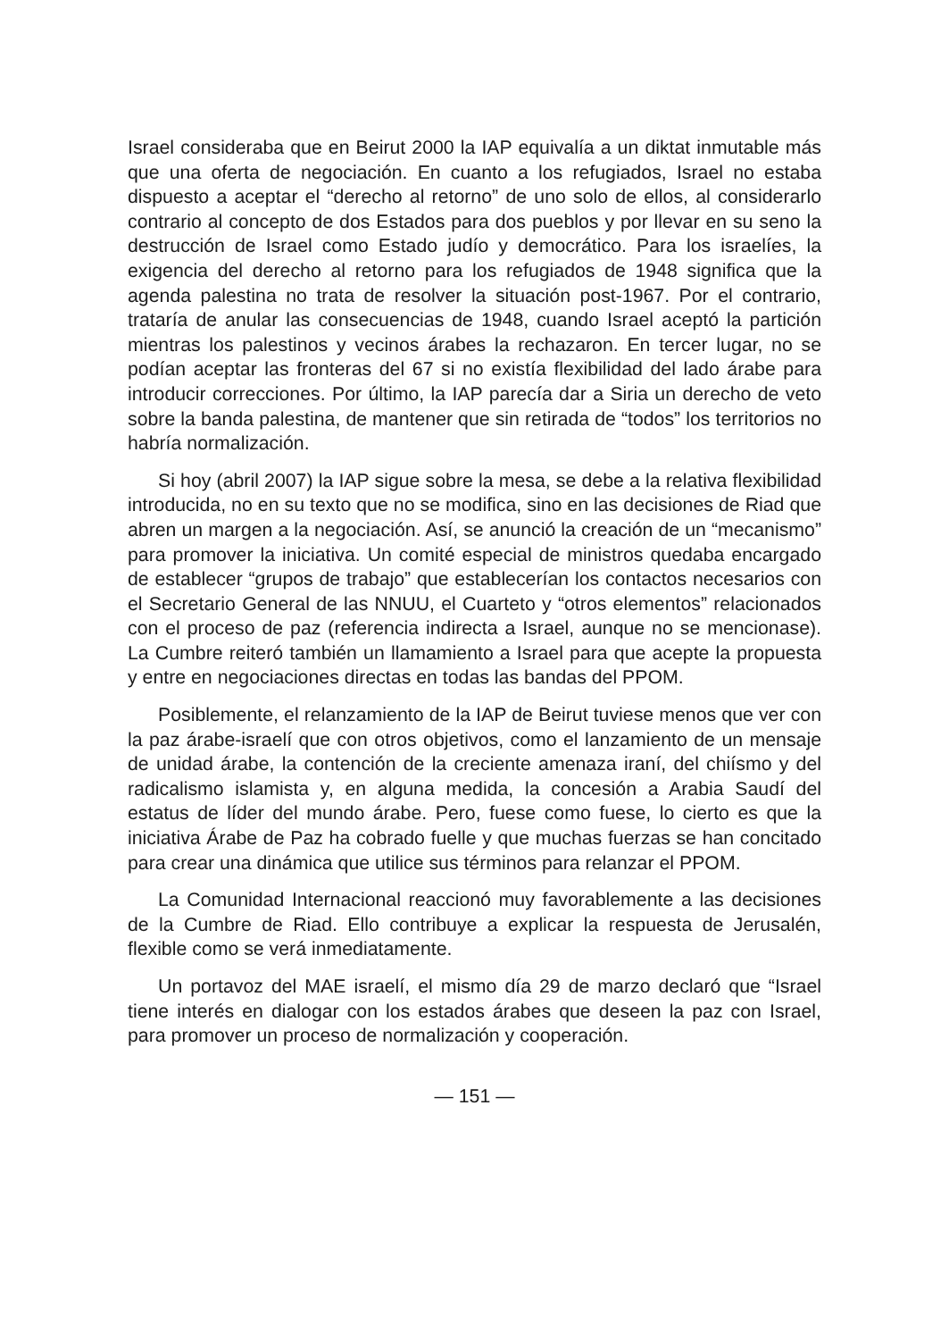Israel consideraba que en Beirut 2000 la IAP equivalía a un diktat inmutable más que una oferta de negociación. En cuanto a los refugiados, Israel no estaba dispuesto a aceptar el “derecho al retorno” de uno solo de ellos, al considerarlo contrario al concepto de dos Estados para dos pueblos y por llevar en su seno la destrucción de Israel como Estado judío y democrático. Para los israelíes, la exigencia del derecho al retorno para los refugiados de 1948 significa que la agenda palestina no trata de resolver la situación post-1967. Por el contrario, trataría de anular las consecuencias de 1948, cuando Israel aceptó la partición mientras los palestinos y vecinos árabes la rechazaron. En tercer lugar, no se podían aceptar las fronteras del 67 si no existía flexibilidad del lado árabe para introducir correcciones. Por último, la IAP parecía dar a Siria un derecho de veto sobre la banda palestina, de mantener que sin retirada de “todos” los territorios no habría normalización.
Si hoy (abril 2007) la IAP sigue sobre la mesa, se debe a la relativa flexibilidad introducida, no en su texto que no se modifica, sino en las decisiones de Riad que abren un margen a la negociación. Así, se anunció la creación de un “mecanismo” para promover la iniciativa. Un comité especial de ministros quedaba encargado de establecer “grupos de trabajo” que establecerían los contactos necesarios con el Secretario General de las NNUU, el Cuarteto y “otros elementos” relacionados con el proceso de paz (referencia indirecta a Israel, aunque no se mencionase). La Cumbre reiteró también un llamamiento a Israel para que acepte la propuesta y entre en negociaciones directas en todas las bandas del PPOM.
Posiblemente, el relanzamiento de la IAP de Beirut tuviese menos que ver con la paz árabe-israelí que con otros objetivos, como el lanzamiento de un mensaje de unidad árabe, la contención de la creciente amenaza iraní, del chiísmo y del radicalismo islamista y, en alguna medida, la concesión a Arabia Saudí del estatus de líder del mundo árabe. Pero, fuese como fuese, lo cierto es que la iniciativa Árabe de Paz ha cobrado fuelle y que muchas fuerzas se han concitado para crear una dinámica que utilice sus términos para relanzar el PPOM.
La Comunidad Internacional reaccionó muy favorablemente a las decisiones de la Cumbre de Riad. Ello contribuye a explicar la respuesta de Jerusalén, flexible como se verá inmediatamente.
Un portavoz del MAE israelí, el mismo día 29 de marzo declaró que “Israel tiene interés en dialogar con los estados árabes que deseen la paz con Israel, para promover un proceso de normalización y cooperación.
— 151 —